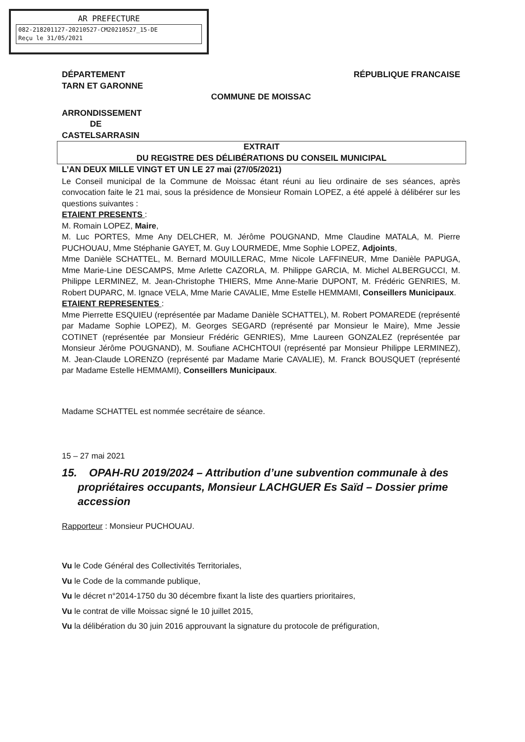AR PREFECTURE
082-218201127-20210527-CM20210527_15-DE
Reçu le 31/05/2021
DÉPARTEMENT
TARN ET GARONNE
RÉPUBLIQUE FRANCAISE
COMMUNE DE MOISSAC
ARRONDISSEMENT
DE
CASTELSARRASIN
EXTRAIT
DU REGISTRE DES DÉLIBÉRATIONS DU CONSEIL MUNICIPAL
L’AN DEUX MILLE VINGT ET UN LE 27 mai (27/05/2021)
Le Conseil municipal de la Commune de Moissac étant réuni au lieu ordinaire de ses séances, après convocation faite le 21 mai, sous la présidence de Monsieur Romain LOPEZ, a été appelé à délibérer sur les questions suivantes :
ETAIENT PRESENTS :
M. Romain LOPEZ, Maire,
M. Luc PORTES, Mme Any DELCHER, M. Jérôme POUGNAND, Mme Claudine MATALA, M. Pierre PUCHOUAU, Mme Stéphanie GAYET, M. Guy LOURMEDE, Mme Sophie LOPEZ, Adjoints,
Mme Danièle SCHATTEL, M. Bernard MOUILLERAC, Mme Nicole LAFFINEUR, Mme Danièle PAPUGA, Mme Marie-Line DESCAMPS, Mme Arlette CAZORLA, M. Philippe GARCIA, M. Michel ALBERGUCCI, M. Philippe LERMINEZ, M. Jean-Christophe THIERS, Mme Anne-Marie DUPONT, M. Frédéric GENRIES, M. Robert DUPARC, M. Ignace VELA, Mme Marie CAVALIE, Mme Estelle HEMMAMI, Conseillers Municipaux.
ETAIENT REPRESENTES :
Mme Pierrette ESQUIEU (représentée par Madame Danièle SCHATTEL), M. Robert POMAREDE (représenté par Madame Sophie LOPEZ), M. Georges SEGARD (représenté par Monsieur le Maire), Mme Jessie COTINET (représentée par Monsieur Frédéric GENRIES), Mme Laureen GONZALEZ (représentée par Monsieur Jérôme POUGNAND), M. Soufiane ACHCHTOUI (représenté par Monsieur Philippe LERMINEZ), M. Jean-Claude LORENZO (représenté par Madame Marie CAVALIE), M. Franck BOUSQUET (représenté par Madame Estelle HEMMAMI), Conseillers Municipaux.
Madame SCHATTEL est nommée secrétaire de séance.
15 – 27 mai 2021
15. OPAH-RU 2019/2024 – Attribution d’une subvention communale à des propriétaires occupants, Monsieur LACHGUER Es Saïd – Dossier prime accession
Rapporteur : Monsieur PUCHOUAU.
Vu le Code Général des Collectivités Territoriales,
Vu le Code de la commande publique,
Vu le décret n°2014-1750 du 30 décembre fixant la liste des quartiers prioritaires,
Vu le contrat de ville Moissac signé le 10 juillet 2015,
Vu la délibération du 30 juin 2016 approuvant la signature du protocole de préfiguration,